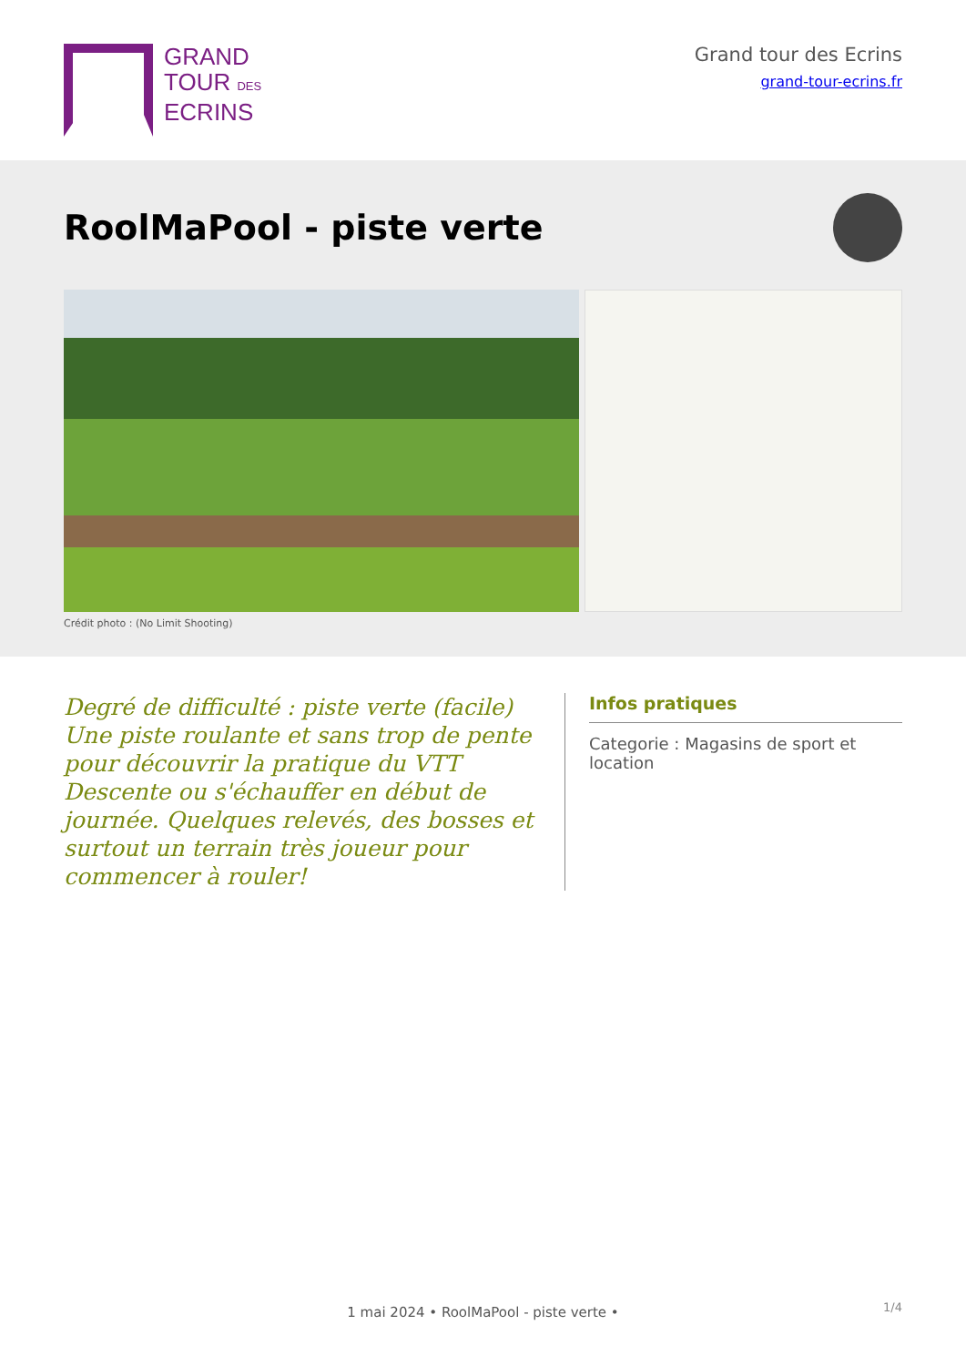GRAND
TOUR DES
ECRINS
Grand tour des Ecrins
grand-tour-ecrins.fr
RoolMaPool - piste verte
Crédit photo : (No Limit Shooting)
Degré de difficulté : piste verte (facile) Une piste roulante et sans trop de pente pour découvrir la pratique du VTT Descente ou s'échauffer en début de journée. Quelques relevés, des bosses et surtout un terrain très joueur pour commencer à rouler!
Infos pratiques
Categorie : Magasins de sport et location
1/4 1 mai 2024 • RoolMaPool - piste verte •